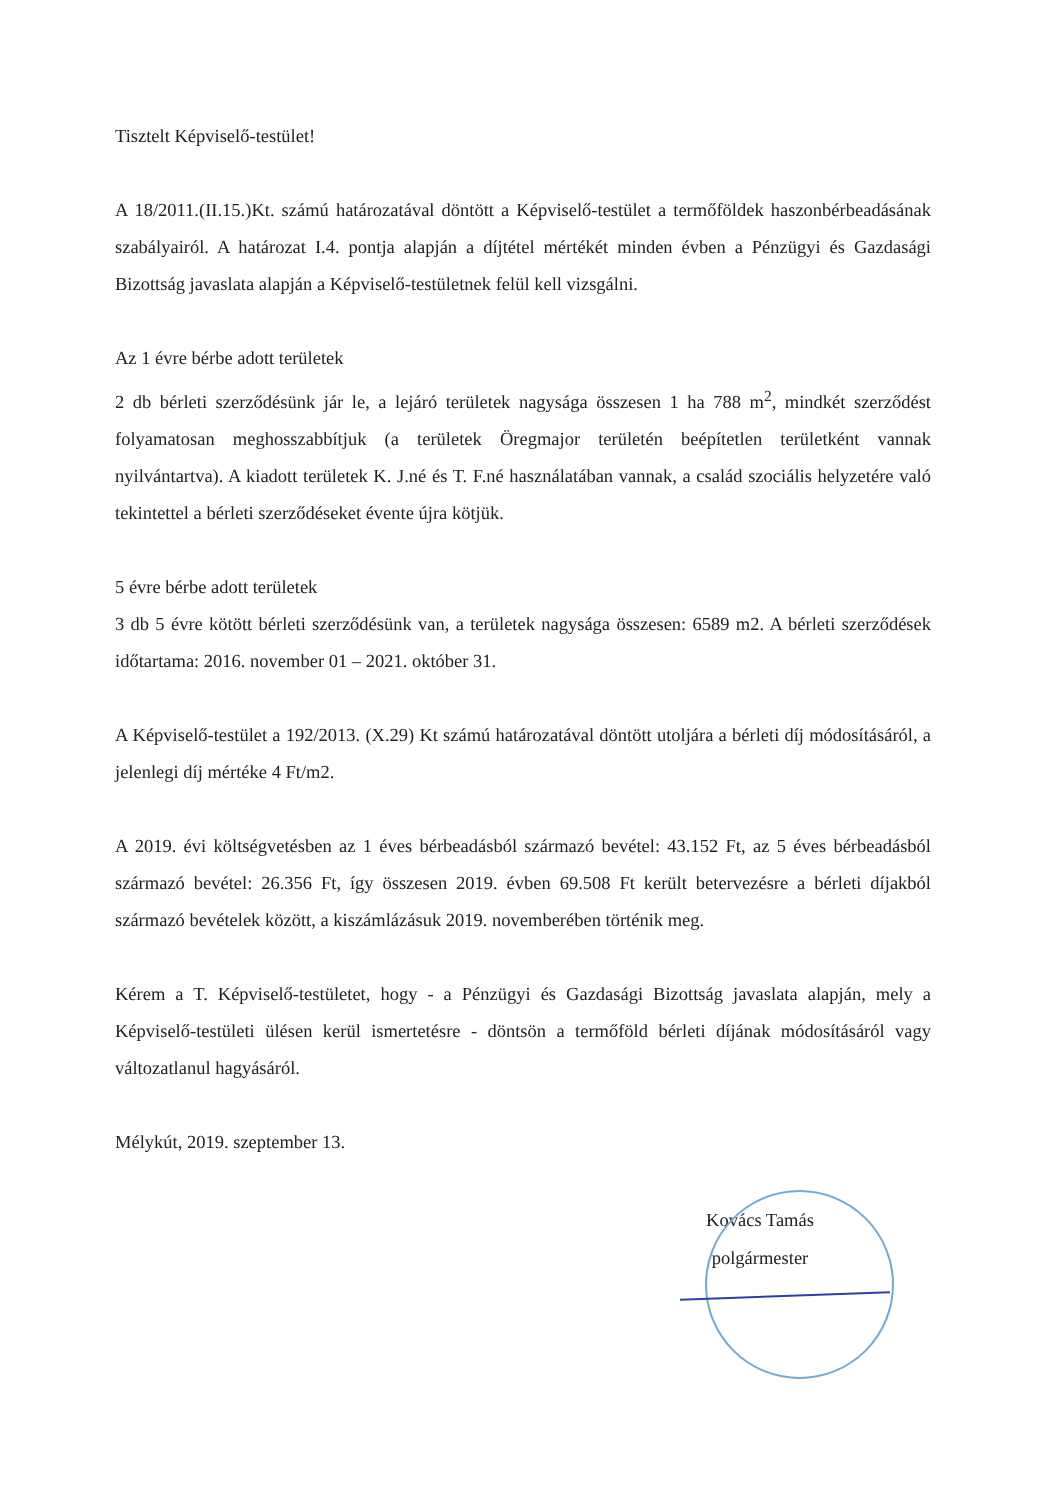Tisztelt Képviselő-testület!
A 18/2011.(II.15.)Kt. számú határozatával döntött a Képviselő-testület a termőföldek haszonbérbeadásának szabályairól. A határozat I.4. pontja alapján a díjtétel mértékét minden évben a Pénzügyi és Gazdasági Bizottság javaslata alapján a Képviselő-testületnek felül kell vizsgálni.
Az 1 évre bérbe adott területek
2 db bérleti szerződésünk jár le, a lejáró területek nagysága összesen 1 ha 788 m<sup>2</sup>, mindkét szerződést folyamatosan meghosszabbítjuk (a területek Öregmajor területén beépítetlen területként vannak nyilvántartva). A kiadott területek K. J.né és T. F.né használatában vannak, a család szociális helyzetére való tekintettel a bérleti szerződéseket évente újra kötjük.
5 évre bérbe adott területek
3 db 5 évre kötött bérleti szerződésünk van, a területek nagysága összesen: 6589 m2. A bérleti szerződések időtartama: 2016. november 01 – 2021. október 31.
A Képviselő-testület a 192/2013. (X.29) Kt számú határozatával döntött utoljára a bérleti díj módosításáról, a jelenlegi díj mértéke 4 Ft/m2.
A 2019. évi költségvetésben az 1 éves bérbeadásból származó bevétel: 43.152 Ft, az 5 éves bérbeadásból származó bevétel: 26.356 Ft, így összesen 2019. évben 69.508 Ft került betervezésre a bérleti díjakból származó bevételek között, a kiszámlázásuk 2019. novemberében történik meg.
Kérem a T. Képviselő-testületet, hogy - a Pénzügyi és Gazdasági Bizottság javaslata alapján, mely a Képviselő-testületi ülésen kerül ismertetésre - döntsön a termőföld bérleti díjának módosításáról vagy változatlanul hagyásáról.
Mélykút, 2019. szeptember 13.
Kovács Tamás
polgármester